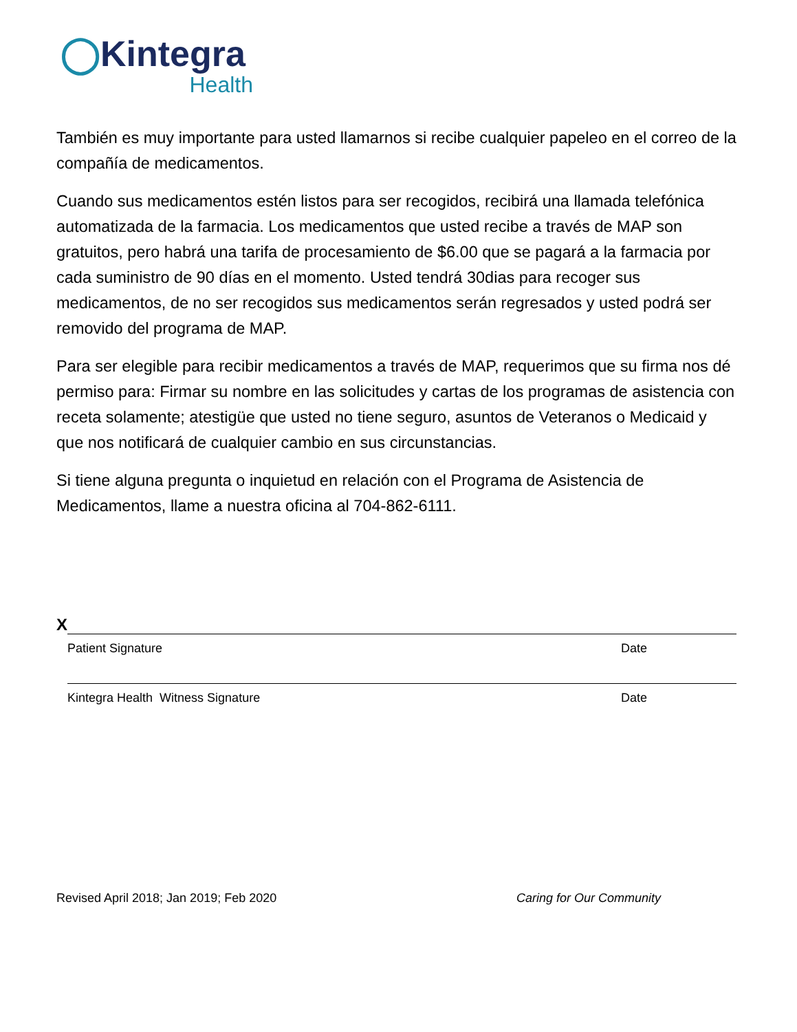◯Kintegra
Health
También es muy importante para usted llamarnos si recibe cualquier papeleo en el correo de la compañía de medicamentos.
Cuando sus medicamentos estén listos para ser recogidos, recibirá una llamada telefónica automatizada de la farmacia. Los medicamentos que usted recibe a través de MAP son gratuitos, pero habrá una tarifa de procesamiento de $6.00 que se pagará a la farmacia por cada suministro de 90 días en el momento. Usted tendrá 30dias para recoger sus medicamentos, de no ser recogidos sus medicamentos serán regresados y usted podrá ser removido del programa de MAP.
Para ser elegible para recibir medicamentos a través de MAP, requerimos que su firma nos dé permiso para: Firmar su nombre en las solicitudes y cartas de los programas de asistencia con receta solamente; atestigüe que usted no tiene seguro, asuntos de Veteranos o Medicaid y que nos notificará de cualquier cambio en sus circunstancias.
Si tiene alguna pregunta o inquietud en relación con el Programa de Asistencia de Medicamentos, llame a nuestra oficina al 704-862-6111.
X
Patient Signature Date
Kintegra Health Witness Signature Date
Revised April 2018; Jan 2019; Feb 2020 Caring for Our Community